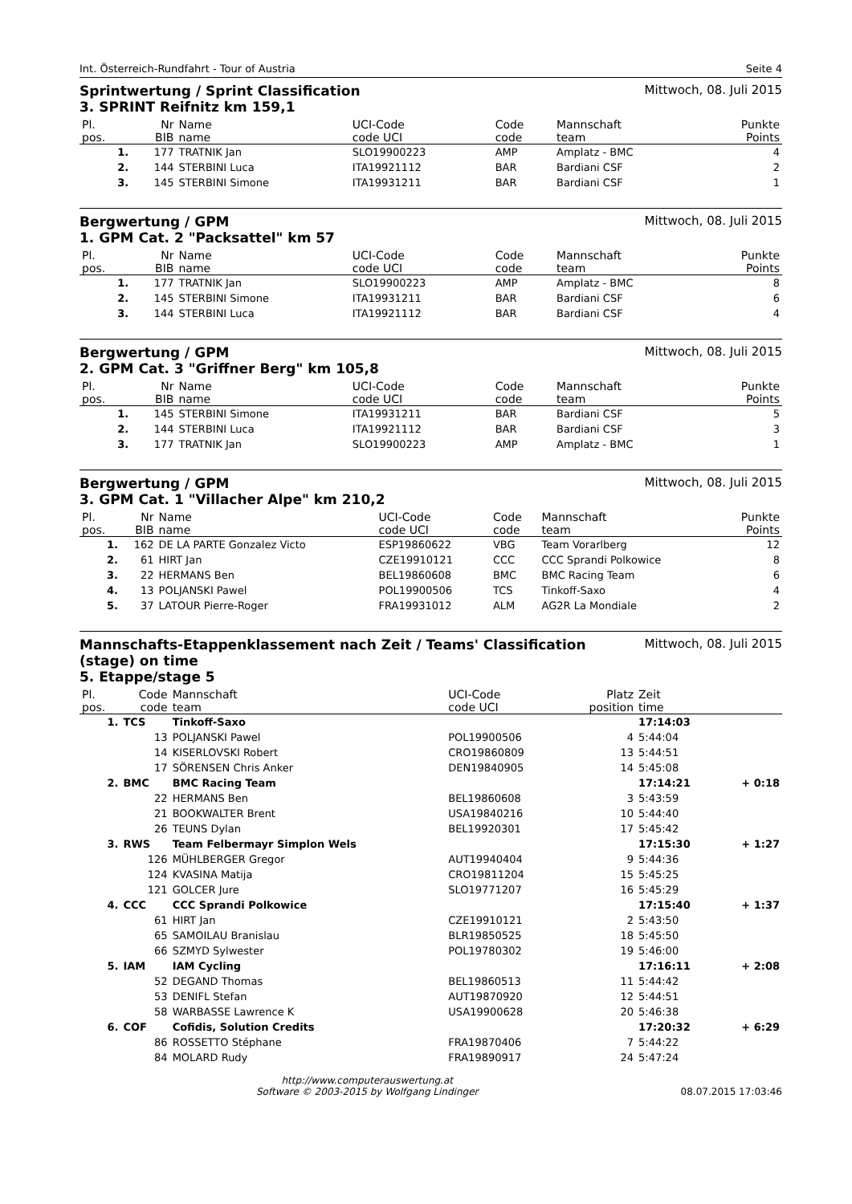Int. Österreich-Rundfahrt - Tour of Austria Seite 4
Sprintwertung / Sprint Classification
3. SPRINT Reifnitz km 159,1 Mittwoch, 08. Juli 2015
| Pl. | Nr | Name | UCI-Code | Code | Mannschaft | Punkte |
| --- | --- | --- | --- | --- | --- | --- |
| pos. | BIB | name | code UCI | code | team | Points |
| 1. | 177 | TRATNIK Jan | SLO19900223 | AMP | Amplatz - BMC | 4 |
| 2. | 144 | STERBINI Luca | ITA19921112 | BAR | Bardiani CSF | 2 |
| 3. | 145 | STERBINI Simone | ITA19931211 | BAR | Bardiani CSF | 1 |
Bergwertung / GPM
1. GPM Cat. 2 "Packsattel" km 57 Mittwoch, 08. Juli 2015
| Pl. | Nr | Name | UCI-Code | Code | Mannschaft | Punkte |
| --- | --- | --- | --- | --- | --- | --- |
| pos. | BIB | name | code UCI | code | team | Points |
| 1. | 177 | TRATNIK Jan | SLO19900223 | AMP | Amplatz - BMC | 8 |
| 2. | 145 | STERBINI Simone | ITA19931211 | BAR | Bardiani CSF | 6 |
| 3. | 144 | STERBINI Luca | ITA19921112 | BAR | Bardiani CSF | 4 |
Bergwertung / GPM
2. GPM Cat. 3 "Griffner Berg" km 105,8 Mittwoch, 08. Juli 2015
| Pl. | Nr | Name | UCI-Code | Code | Mannschaft | Punkte |
| --- | --- | --- | --- | --- | --- | --- |
| pos. | BIB | name | code UCI | code | team | Points |
| 1. | 145 | STERBINI Simone | ITA19931211 | BAR | Bardiani CSF | 5 |
| 2. | 144 | STERBINI Luca | ITA19921112 | BAR | Bardiani CSF | 3 |
| 3. | 177 | TRATNIK Jan | SLO19900223 | AMP | Amplatz - BMC | 1 |
Bergwertung / GPM
3. GPM Cat. 1 "Villacher Alpe" km 210,2 Mittwoch, 08. Juli 2015
| Pl. | Nr | Name | UCI-Code | Code | Mannschaft | Punkte |
| --- | --- | --- | --- | --- | --- | --- |
| pos. | BIB | name | code UCI | code | team | Points |
| 1. | 162 | DE LA PARTE Gonzalez Victo | ESP19860622 | VBG | Team Vorarlberg | 12 |
| 2. | 61 | HIRT Jan | CZE19910121 | CCC | CCC Sprandi Polkowice | 8 |
| 3. | 22 | HERMANS Ben | BEL19860608 | BMC | BMC Racing Team | 6 |
| 4. | 13 | POLJANSKI Pawel | POL19900506 | TCS | Tinkoff-Saxo | 4 |
| 5. | 37 | LATOUR Pierre-Roger | FRA19931012 | ALM | AG2R La Mondiale | 2 |
Mannschafts-Etappenklassement nach Zeit / Teams' Classification
(stage) on time
5. Etappe/stage 5 Mittwoch, 08. Juli 2015
| Pl. | Code | Mannschaft | UCI-Code | Platz | Zeit | |
| --- | --- | --- | --- | --- | --- | --- |
| pos. | code | team | code UCI | position | time | |
| 1. | TCS | Tinkoff-Saxo | | | 17:14:03 | |
| | 13 | POLJANSKI Pawel | POL19900506 | 4 | 5:44:04 | |
| | 14 | KISERLOVSKI Robert | CRO19860809 | 13 | 5:44:51 | |
| | 17 | SÖRENSEN Chris Anker | DEN19840905 | 14 | 5:45:08 | |
| 2. | BMC | BMC Racing Team | | | 17:14:21 | + 0:18 |
| | 22 | HERMANS Ben | BEL19860608 | 3 | 5:43:59 | |
| | 21 | BOOKWALTER Brent | USA19840216 | 10 | 5:44:40 | |
| | 26 | TEUNS Dylan | BEL19920301 | 17 | 5:45:42 | |
| 3. | RWS | Team Felbermayr Simplon Wels | | | 17:15:30 | + 1:27 |
| | 126 | MÜHLBERGER Gregor | AUT19940404 | 9 | 5:44:36 | |
| | 124 | KVASINA Matija | CRO19811204 | 15 | 5:45:25 | |
| | 121 | GOLCER Jure | SLO19771207 | 16 | 5:45:29 | |
| 4. | CCC | CCC Sprandi Polkowice | | | 17:15:40 | + 1:37 |
| | 61 | HIRT Jan | CZE19910121 | 2 | 5:43:50 | |
| | 65 | SAMOILAU Branislau | BLR19850525 | 18 | 5:45:50 | |
| | 66 | SZMYD Sylwester | POL19780302 | 19 | 5:46:00 | |
| 5. | IAM | IAM Cycling | | | 17:16:11 | + 2:08 |
| | 52 | DEGAND Thomas | BEL19860513 | 11 | 5:44:42 | |
| | 53 | DENIFL Stefan | AUT19870920 | 12 | 5:44:51 | |
| | 58 | WARBASSE Lawrence K | USA19900628 | 20 | 5:46:38 | |
| 6. | COF | Cofidis, Solution Credits | | | 17:20:32 | + 6:29 |
| | 86 | ROSSETTO Stéphane | FRA19870406 | 7 | 5:44:22 | |
| | 84 | MOLARD Rudy | FRA19890917 | 24 | 5:47:24 | |
http://www.computerauswertung.at
Software © 2003-2015 by Wolfgang Lindinger
08.07.2015 17:03:46